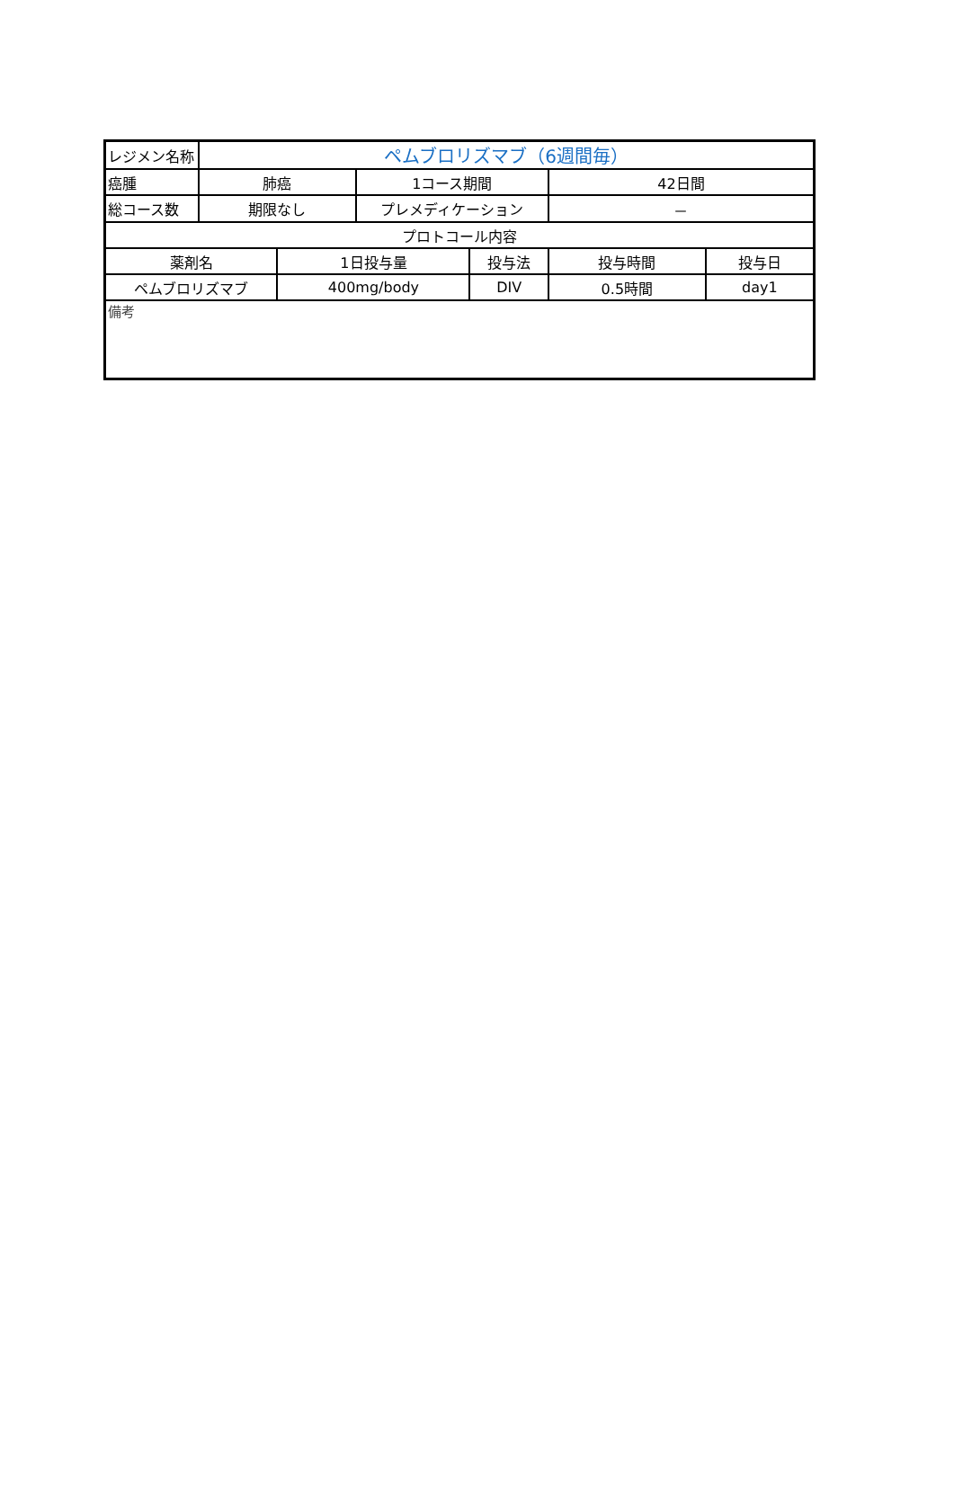| レジメン名称 | ペムブロリズマブ（6週間毎） | | | | | |
| 癌腫 | 肺癌 | | 1コース期間 | | 42日間 | |
| 総コース数 | 期限なし | | プレメディケーション | | － | |
| プロトコール内容 | | | | | | |
| 薬剤名 | | 1日投与量 | | 投与法 | 投与時間 | 投与日 |
| ペムブロリズマブ | | 400mg/body | | DIV | 0.5時間 | day1 |
| 備考 | | | | | | |